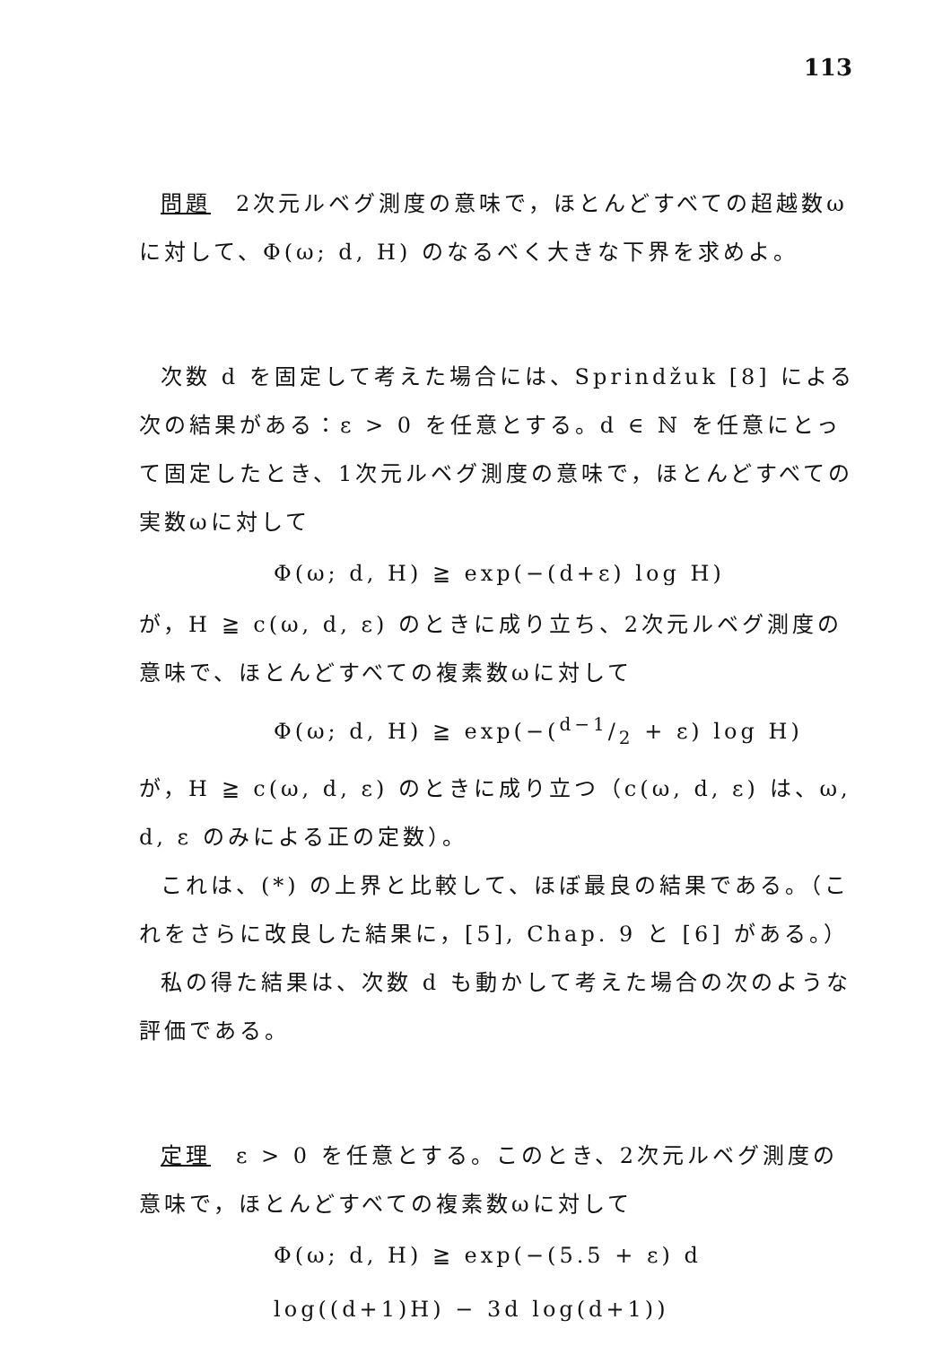113
問題　2次元ルベグ測度の意味で，ほとんどすべての超越数ωに対して、Φ(ω; d, H) のなるべく大きな下界を求めよ。
次数 d を固定して考えた場合には、Sprindžuk [8] による次の結果がある：ε > 0 を任意とする。d ∈ ℕ を任意にとって固定したとき、1次元ルベグ測度の意味で，ほとんどすべての実数ωに対して
Φ(ω; d, H) ≧ exp(−(d+ε) log H)
が，H ≧ c(ω, d, ε) のときに成り立ち、2次元ルベグ測度の意味で、ほとんどすべての複素数ωに対して
Φ(ω; d, H) ≧ exp(−(d−1/2 + ε) log H)
が，H ≧ c(ω, d, ε) のときに成り立つ（c(ω, d, ε) は、ω, d, ε のみによる正の定数）。
これは、(*) の上界と比較して、ほぼ最良の結果である。（これをさらに改良した結果に，[5], Chap. 9 と [6] がある。）
私の得た結果は、次数 d も動かして考えた場合の次のような評価である。
定理　ε > 0 を任意とする。このとき、2次元ルベグ測度の意味で，ほとんどすべての複素数ωに対して
Φ(ω; d, H) ≧ exp(−(5.5 + ε) d log((d+1)H) − 3d log(d+1))